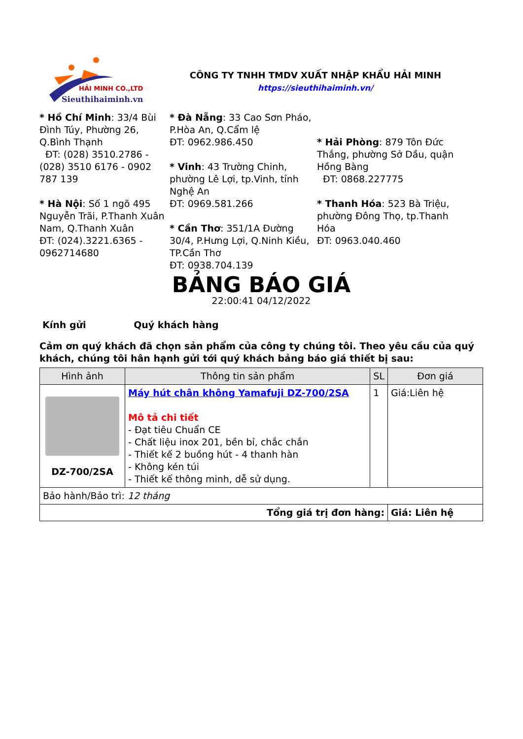HẢI MINH CO.,LTD
Sieuthihaiminh.vn
CÔNG TY TNHH TMDV XUẤT NHẬP KHẨU HẢI MINH
https://sieuthihaiminh.vn/
* Hồ Chí Minh: 33/4 Bùi Đình Túy, Phường 26, Q.Bình Thạnh
ĐT: (028) 3510.2786 - (028) 3510 6176 - 0902 787 139
* Hà Nội: Số 1 ngõ 495 Nguyễn Trãi, P.Thanh Xuân Nam, Q.Thanh Xuân
ĐT: (024).3221.6365 - 0962714680
* Đà Nẵng: 33 Cao Sơn Pháo, P.Hòa An, Q.Cẩm lệ
ĐT: 0962.986.450
* Vinh: 43 Trường Chinh, phường Lê Lợi, tp.Vinh, tỉnh Nghệ An
ĐT: 0969.581.266
* Cần Thơ: 351/1A Đường 30/4, P.Hưng Lợi, Q.Ninh Kiều, TP.Cần Thơ
ĐT: 0938.704.139
* Hải Phòng: 879 Tôn Đức Thắng, phường Sở Dầu, quận Hồng Bàng
ĐT: 0868.227775
* Thanh Hóa: 523 Bà Triệu, phường Đông Thọ, tp.Thanh Hóa
ĐT: 0963.040.460
BẢNG BÁO GIÁ
22:00:41 04/12/2022
Kính gửi Quý khách hàng
Cảm ơn quý khách đã chọn sản phẩm của công ty chúng tôi. Theo yêu cầu của quý khách, chúng tôi hân hạnh gửi tới quý khách bảng báo giá thiết bị sau:
| Hình ảnh | Thông tin sản phẩm | SL | Đơn giá |
| --- | --- | --- | --- |
| DZ-700/2SA | Máy hút chân không Yamafuji DZ-700/2SA Mô tả chi tiết - Đạt tiêu Chuẩn CE - Chất liệu inox 201, bền bỉ, chắc chắn - Thiết kế 2 buồng hút - 4 thanh hàn - Không kén túi - Thiết kế thông minh, dễ sử dụng. | 1 | Giá:Liên hệ |
| Bảo hành/Bảo trì: 12 tháng | | | |
| Tổng giá trị đơn hàng: | | | Giá: Liên hệ |